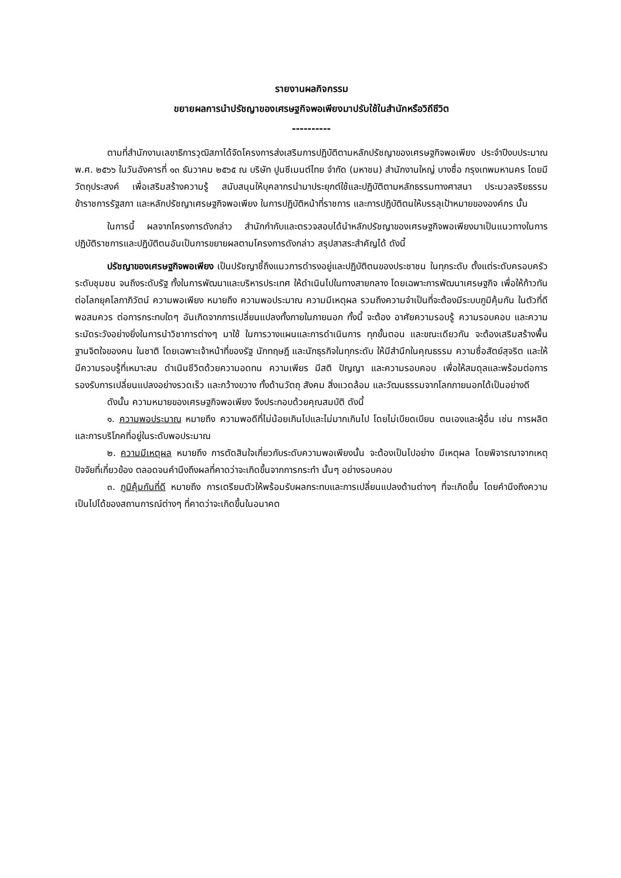รายงานผลกิจกรรม
ขยายผลการนำปรัชญาของเศรษฐกิจพอเพียงมาปรับใช้ในสำนักหรือวิถีชีวิต
----------
ตามที่สำนักงานเลขาธิการวุฒิสภาได้จัดโครงการส่งเสริมการปฏิบัติตามหลักปรัชญาของเศรษฐกิจพอเพียง ประจำปีงบประมาณ พ.ศ. ๒๕๖๖ ในวันอังคารที่ ๑๓ ธันวาคม ๒๕๖๕ ณ บริษัท ปูนซีเมนต์ไทย จำกัด (มหาชน) สำนักงานใหญ่ บางซื่อ กรุงเทพมหานคร โดยมีวัตถุประสงค์ เพื่อเสริมสร้างความรู้ สนับสนุนให้บุคลากรนำมาประยุกต์ใช้และปฏิบัติตามหลักธรรมทางศาสนา ประมวลจริยธรรมข้าราชการรัฐสภา และหลักปรัชญาเศรษฐกิจพอเพียง ในการปฏิบัติหน้าที่ราชการ และการปฏิบัติตนให้บรรลุเป้าหมายขององค์กร นั้น
ในการนี้ ผลจากโครงการดังกล่าว สำนักกำกับและตรวจสอบได้นำหลักปรัชญาของเศรษฐกิจพอเพียงมาเป็นแนวทางในการปฏิบัติราชการและปฏิบัติตนอันเป็นการขยายผลตามโครงการดังกล่าว สรุปสาสระสำคัญได้ ดังนี้
ปรัชญาของเศรษฐกิจพอเพียง เป็นปรัชญาชี้ถึงแนวการดำรงอยู่และปฏิบัติตนของประชาชน ในทุกระดับ ตั้งแต่ระดับครอบครัว ระดับชุมชน จนถึงระดับรัฐ ทั้งในการพัฒนาและบริหารประเทศ ให้ดำเนินไปในทางสายกลาง โดยเฉพาะการพัฒนาเศรษฐกิจ เพื่อให้ก้าวทันต่อโลกยุคโลกาภิวัตน์ ความพอเพียง หมายถึง ความพอประมาณ ความมีเหตุผล รวมถึงความจำเป็นที่จะต้องมีระบบภูมิคุ้มกัน ในตัวที่ดีพอสมควร ต่อการกระทบใดๆ อันเกิดจากการเปลี่ยนแปลงทั้งภายในภายนอก ทั้งนี้ จะต้อง อาศัยความรอบรู้ ความรอบคอบ และความระมัดระวังอย่างยิ่งในการนำวิชาการต่างๆ มาใช้ ในการวางแผนและการดำเนินการ ทุกขั้นตอน และขณะเดียวกัน จะต้องเสริมสร้างพื้นฐานจิตใจของคน ในชาติ โดยเฉพาะเจ้าหน้าที่ของรัฐ นักทฤษฎี และนักธุรกิจในทุกระดับ ให้มีสำนึกในคุณธรรม ความซื่อสัตย์สุจริต และให้มีความรอบรู้ที่เหมาะสม ดำเนินชีวิตด้วยความอดทน ความเพียร มีสติ ปัญญา และความรอบคอบ เพื่อให้สมดุลและพร้อมต่อการรองรับการเปลี่ยนแปลงอย่างรวดเร็ว และกว้างขวาง ทั้งด้านวัตถุ สังคม สิ่งแวดล้อม และวัฒนธรรมจากโลกภายนอกได้เป็นอย่างดี
ดังนั้น ความหมายของเศรษฐกิจพอเพียง จึงประกอบด้วยคุณสมบัติ ดังนี้
๑. ความพอประมาณ หมายถึง ความพอดีที่ไม่น้อยเกินไปและไม่มากเกินไป โดยไม่เบียดเบียน ตนเองและผู้อื่น เช่น การผลิตและการบริโภคที่อยู่ในระดับพอประมาณ
๒. ความมีเหตุผล หมายถึง การตัดสินใจเกี่ยวกับระดับความพอเพียงนั้น จะต้องเป็นไปอย่าง มีเหตุผล โดยพิจารณาจากเหตุปัจจัยที่เกี่ยวข้อง ตลอดจนคำนึงถึงผลที่คาดว่าจะเกิดขึ้นจากการกระทำ นั้นๆ อย่างรอบคอบ
๓. ภูมิคุ้มกันที่ดี หมายถึง การเตรียมตัวให้พร้อมรับผลกระทบและการเปลี่ยนแปลงด้านต่างๆ ที่จะเกิดขึ้น โดยคำนึงถึงความเป็นไปได้ของสถานการณ์ต่างๆ ที่คาดว่าจะเกิดขึ้นในอนาคต